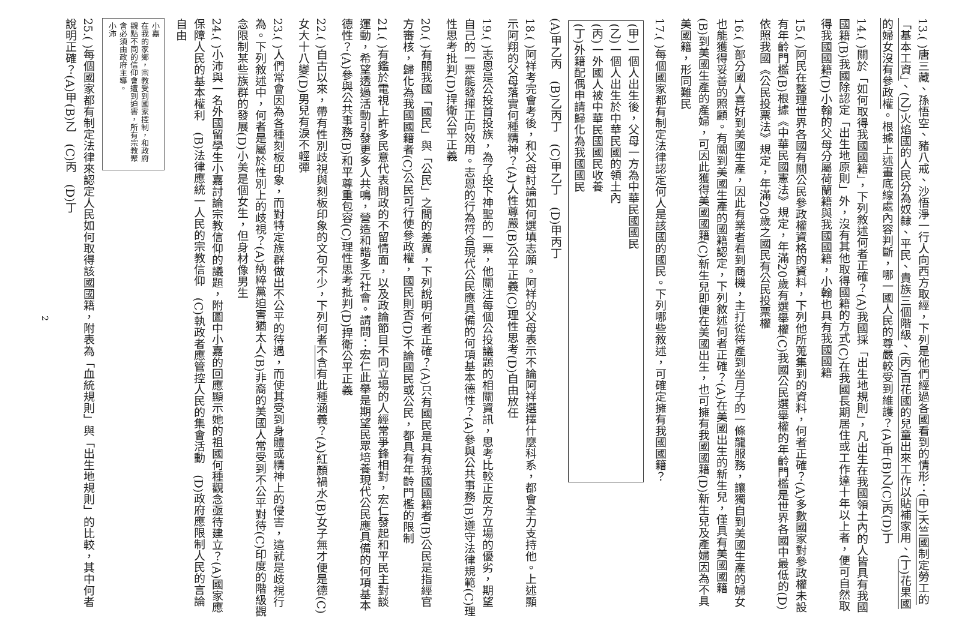13.( )唐三藏、孫悟空、豬八戒、沙悟淨一行人向西方取經，下列是他們經過各國看到的情形：(甲)天竺國制定勞工的「基本工資」、(乙)火焰國的人民分為奴隸、平民、貴族三個階級、(丙)百花國的兒童出來工作以貼補家用、(丁)花果國的婦女沒有參政權。根據上述畫底線處內容判斷，哪一國人民的尊嚴較受到維護？(A)甲(B)乙(C)丙(D)丁
14.( )關於「如何取得我國國籍」，下列敘述何者正確？(A)我國採「出生地規則」，凡出生在我國領土內的人皆具有我國國籍(B)我國除認定「出生地原則」外，沒有其他取得國籍的方式(C)在我國長期居住或工作達十年以上者，便可自然取得我國國籍(D)小翰的父母分屬荷蘭籍與我國國籍，小翰也具有我國國籍
15.( )阿民在整理世界各國有關公民參政權資格的資料，下列他所蒐集到的資料，何者正確？(A)多數國家對參政權未設有年齡門檻(B)根據《中華民國憲法》規定，年滿20歲有選舉權(C)我國公民選舉權的年齡門檻是世界各國中最低的(D)依照我國《公民投票法》規定，年滿20歲之國民有公民投票權
16.( )部分國人喜好到美國生產，因此有業者看到商機，主打從待產到坐月子的一條龍服務，讓獨自到美國生產的婦女也能獲得妥善的照顧。有關到美國生產的國籍認定，下列敘述何者正確？(A)在美國出生的新生兒，僅具有美國國籍　(B)到美國生產的產婦，可因此獲得美國國籍(C)新生兒即便在美國出生，也可擁有我國國籍(D)新生兒及產婦因為不具美國籍，形同難民
17.( )每個國家都有制定法律認定何人是該國的國民。下列哪些敘述，可確定擁有我國國籍？
(甲)一個人出生後，父母一方為中華民國國民
(乙)一個人出生於中華民國的領土內
(丙)一外國人被中華民國國民收養
(丁)外籍配偶申請歸化為我國國民
(A)甲乙丙　(B)乙丙丁　(C)甲乙丁　(D)甲丙丁
18.( )阿祥考完會考後，和父母討論如何選填志願。阿祥的父母表示不論阿祥選擇什麼科系，都會全力支持他。上述顯示阿翔的父母落實何種精神？(A)人性尊嚴(B)公平正義(C)理性思考(D)自由放任
19.( )志恩是公投首投族，為了投下神聖的一票，他關注每個公投議題的相關資訊，思考比較正反方立場的優劣，期望自己的一票能發揮正向效用。志恩的行為符合現代公民應具備的何項基本德性？(A)參與公共事務(B)遵守法律規範(C)理性思考批判(D)捍衛公平正義
20.( )有關我國「國民」與「公民」之間的差異，下列說明何者正確？(A)只有國民是具有我國國籍者(B)公民是指經官方審核，歸化為我國國籍者(C)公民可行使參政權，國民則否(D)不論國民或公民，都具有年齡門檻的限制
21.( )有鑑於電視上許多民意代表問政的不留情面，以及政論節目不同立場的人經常爭鋒相對，宏仁發起和平民主對談運動，希望透過活動引發更多人共鳴，營造和諧多元社會。請問：宏仁此舉是期望民眾培養現代公民應具備的何項基本德性？(A)參與公共事務(B)和平尊重包容(C)理性思考批判(D)捍衛公平正義
22.( )自古以來，帶有性別歧視與刻板印象的文句不少，下列何者不含有此種涵義？(A)紅顏禍水(B)女子無才便是德(C)女大十八變(D)男兒有淚不輕彈
23.( )人們常會因為各種刻板印象，而對特定族群做出不公平的待遇，而使其受到身體或精神上的侵害，這就是歧視行為。下列敘述中，何者是屬於性別上的歧視？(A)納粹黨迫害猶太人(B)非裔的美國人常受到不公平對待(C)印度的階級觀念限制某些族群的發展(D)小美是個女生，但身材像男生
24.( )小沛與一名外國留學生小嘉討論宗教信仰的議題，附圖中小嘉的回應顯示她的祖國何種觀念亟待建立？(A)國家應保障人民的基本權利　(B)法律應統一人民的宗教信仰　(C)執政者應管控人民的集會活動　(D)政府應限制人民的言論自由
小嘉
在我的家鄉，宗教受到國家控制，和政府觀點不同的信仰會遭到迫害，所有宗教聚會必須由政府主導。
小沛
25.( )每個國家都有制定法律來認定人民如何取得該國國籍，附表為「血統規則」與「出生地規則」的比較，其中何者說明正確？(A)甲(B)乙　(C)丙　(D)丁
2